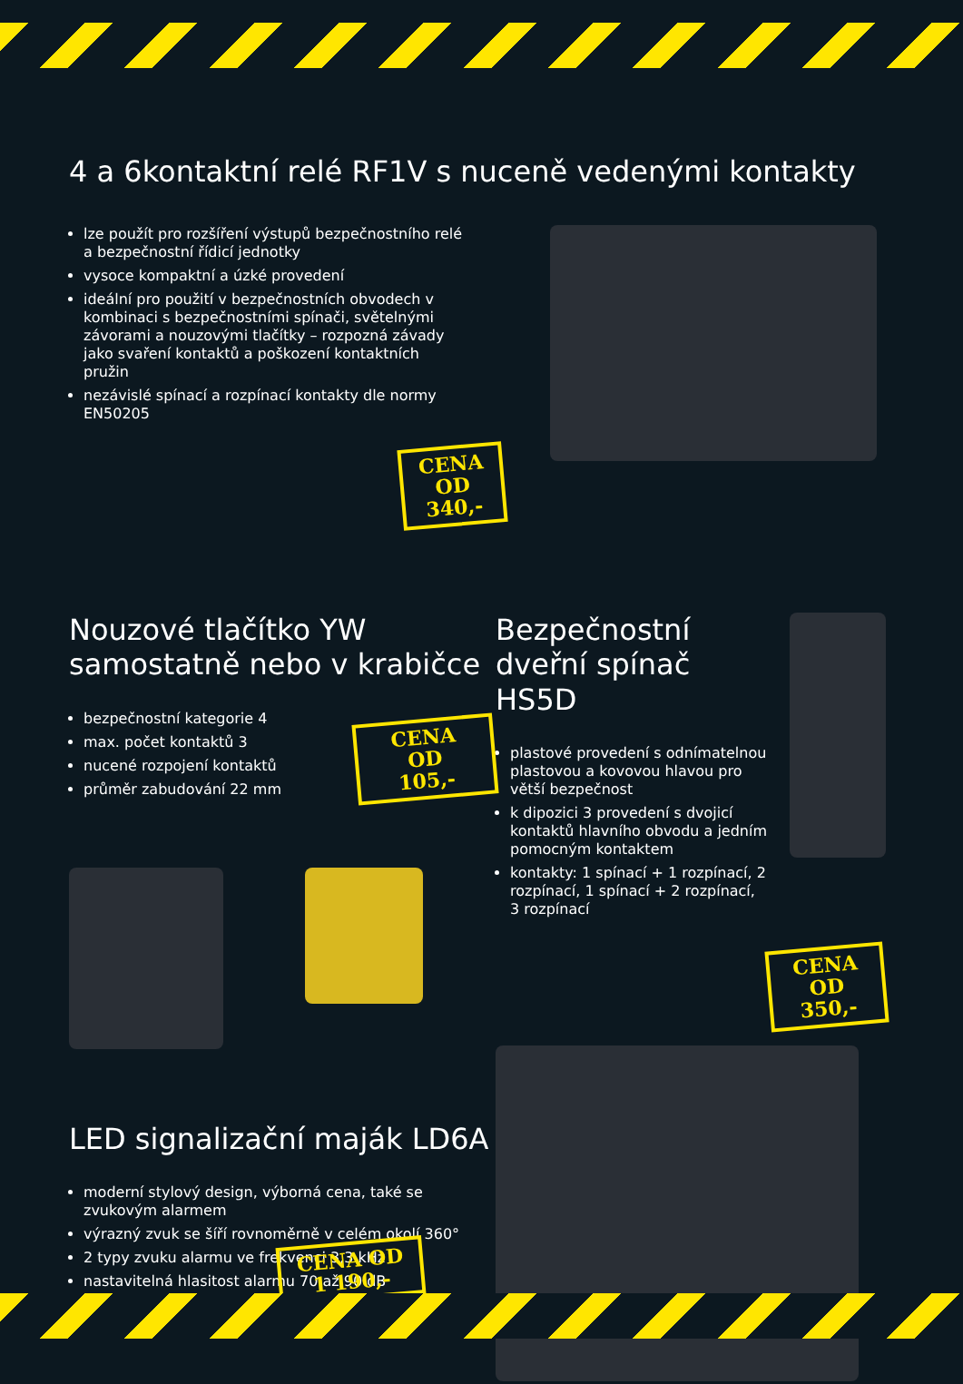4 a 6kontaktní relé RF1V s nuceně vedenými kontakty
lze použít pro rozšíření výstupů bezpečnostního relé a bezpečnostní řídicí jednotky
vysoce kompaktní a úzké provedení
ideální pro použití v bezpečnostních obvodech v kombinaci s bezpečnostními spínači, světelnými závorami a nouzovými tlačítky – rozpozná závady jako svaření kontaktů a poškození kontaktních pružin
nezávislé spínací a rozpínací kontakty dle normy EN50205
CENA OD
340,-
Nouzové tlačítko YW
samostatně nebo v krabičce
bezpečnostní kategorie 4
max. počet kontaktů 3
nucené rozpojení kontaktů
průměr zabudování 22 mm
CENA OD
105,-
LED signalizační maják LD6A
moderní stylový design, výborná cena, také se zvukovým alarmem
výrazný zvuk se šíří rovnoměrně v celém okolí 360°
2 typy zvuku alarmu ve frekvenci 3,3 kHz
nastavitelná hlasitost alarmu 70 až 90 dB
CENA OD
1 190,-
Bezpečnostní
dveřní spínač HS5D
plastové provedení s odnímatelnou plastovou a kovovou hlavou pro větší bezpečnost
k dipozici 3 provedení s dvojicí kontaktů hlavního obvodu a jedním pomocným kontaktem
kontakty: 1 spínací + 1 rozpínací, 2 rozpínací, 1 spínací + 2 rozpínací, 3 rozpínací
CENA OD
350,-